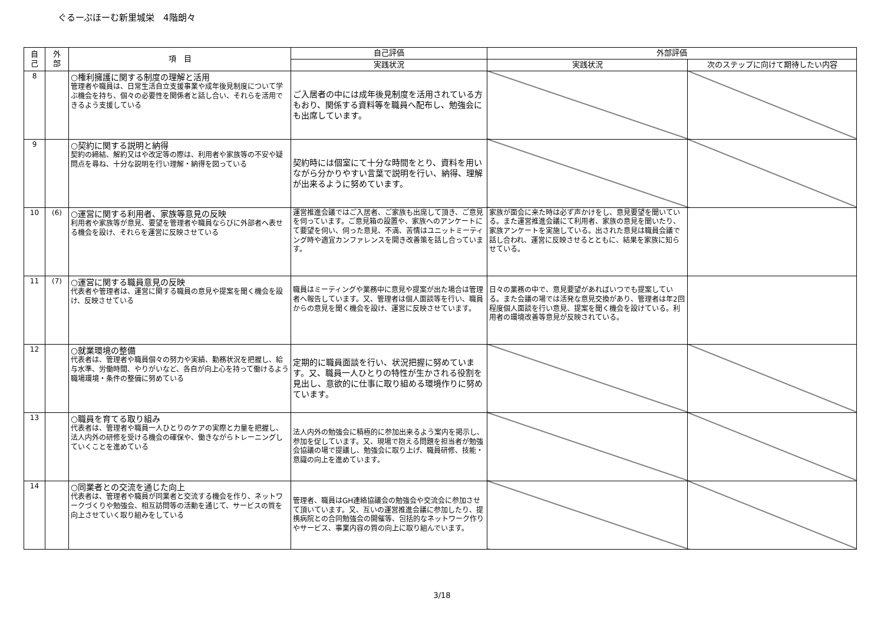ぐるーぷほーむ新里城栄　4階朗々
| 自 己 | 外 部 | 項 目 | 自己評価 | 外部評価 | |
| --- | --- | --- | --- | --- | --- |
| | | | 実践状況 | 実践状況 | 次のステップに向けて期待したい内容 |
| 8 | | ○権利擁護に関する制度の理解と活用 管理者や職員は、日常生活自立支援事業や成年後見制度について学ぶ機会を持ち、個々の必要性を関係者と話し合い、それらを活用できるよう支援している | ご入居者の中には成年後見制度を活用されている方もおり、関係する資料等を職員へ配布し、勉強会にも出席しています。 | | |
| 9 | | ○契約に関する説明と納得 契約の締結、解約又はや改定等の際は、利用者や家族等の不安や疑問点を尋ね、十分な説明を行い理解・納得を図っている | 契約時には個室にて十分な時間をとり、資料を用いながら分かりやすい言葉で説明を行い、納得、理解が出来るように努めています。 | | |
| 10 | (6) | ○運営に関する利用者、家族等意見の反映 利用者や家族等が意見、要望を管理者や職員ならびに外部者へ表せる機会を設け、それらを運営に反映させている | 運営推進会議ではご入居者、ご家族も出席して頂き、ご意見を伺っています。ご意見箱の設置や、家族へのアンケートにて要望を伺い、伺った意見、不満、苦情はユニットミーティング時や適宜カンファレンスを開き改善策を話し合っています。 | 家族が面会に来た時は必ず声かけをし、意見要望を聞いている。また運営推進会議にて利用者、家族の意見を聞いたり、家族アンケートを実施している。出された意見は職員会議で話し合われ、運営に反映させるとともに、結果を家族に知らせている。 | |
| 11 | (7) | ○運営に関する職員意見の反映 代表者や管理者は、運営に関する職員の意見や提案を聞く機会を設け、反映させている | 職員はミーティングや業務中に意見や提案が出た場合は管理者へ報告しています。又、管理者は個人面談等を行い、職員からの意見を聞く機会を設け、運営に反映させています。 | 日々の業務の中で、意見要望があればいつでも提案している。また会議の場では活発な意見交換があり、管理者は年2回程度個人面談を行い意見、提案を聞く機会を設けている。利用者の環境改善等意見が反映されている。 | |
| 12 | | ○就業環境の整備 代表者は、管理者や職員個々の努力や実績、勤務状況を把握し、給与水準、労働時間、やりがいなど、各自が向上心を持って働けるよう職場環境・条件の整備に努めている | 定期的に職員面談を行い、状況把握に努めています。又、職員一人ひとりの特性が生かされる役割を見出し、意欲的に仕事に取り組める環境作りに努めています。 | | |
| 13 | | ○職員を育てる取り組み 代表者は、管理者や職員一人ひとりのケアの実際と力量を把握し、法人内外の研修を受ける機会の確保や、働きながらトレーニングしていくことを進めている | 法人内外の勉強会に積極的に参加出来るよう案内を掲示し、参加を促しています。又、現場で抱える問題を担当者が勉強会協議の場で提議し、勉強会に取り上げ、職員研修、技能・意識の向上を進めています。 | | |
| 14 | | ○同業者との交流を通じた向上 代表者は、管理者や職員が同業者と交流する機会を作り、ネットワークづくりや勉強会、相互訪問等の活動を通じて、サービスの質を向上させていく取り組みをしている | 管理者、職員はGH連絡協議会の勉強会や交流会に参加させて頂いています。又、互いの運営推進会議に参加したり、提携病院との合同勉強会の開催等、包括的なネットワーク作りやサービス、事業内容の質の向上に取り組んでいます。 | | |
3/18